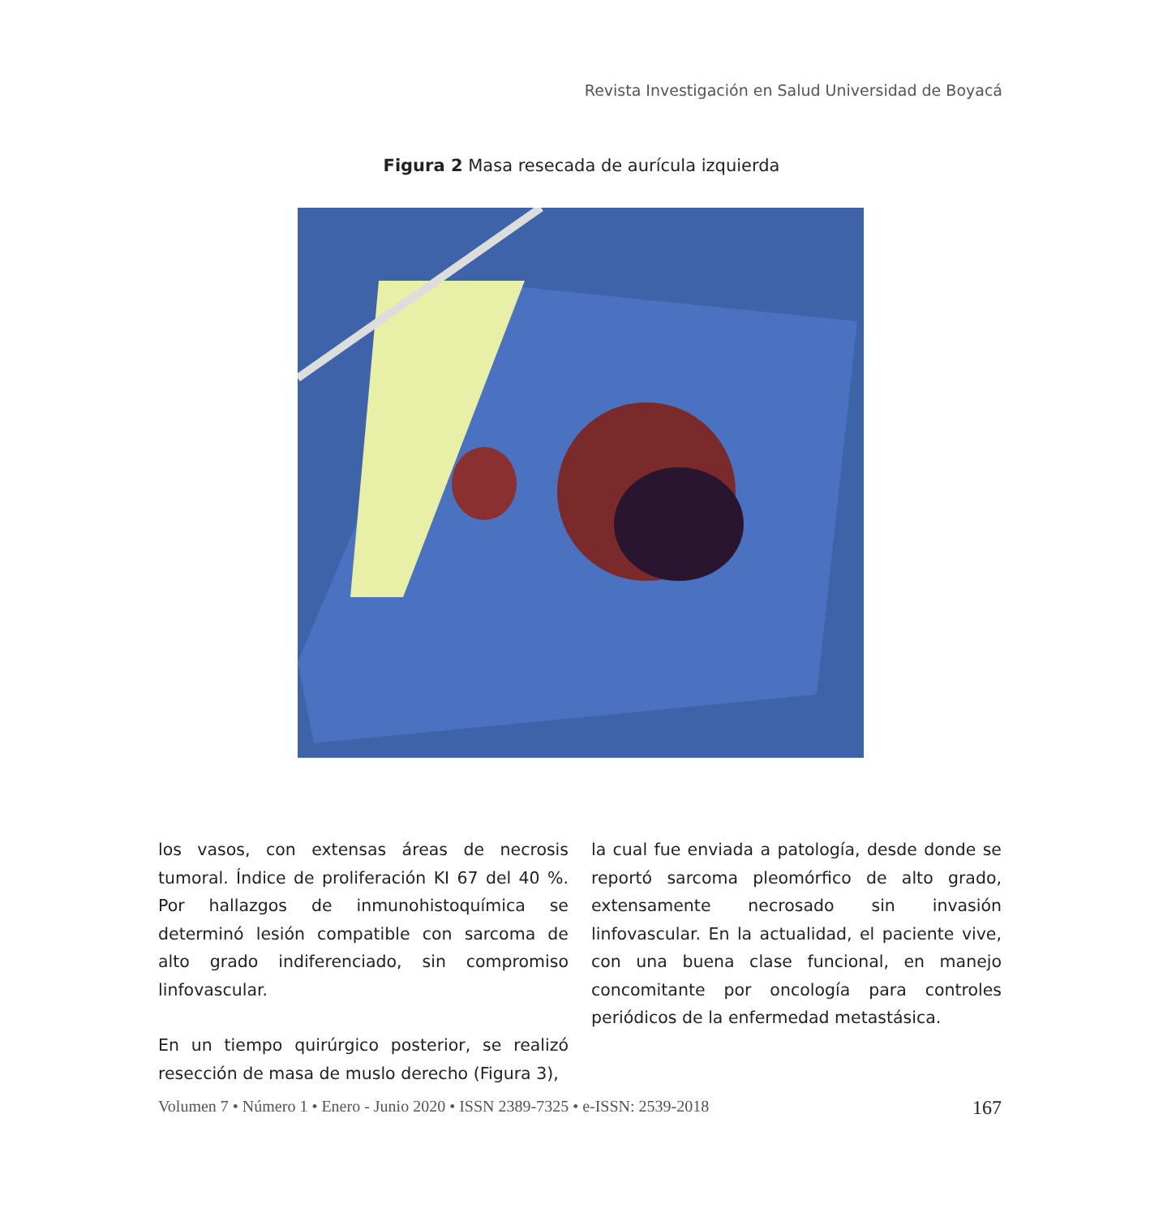Revista Investigación en Salud Universidad de Boyacá
Figura 2 Masa resecada de aurícula izquierda
los vasos, con extensas áreas de necrosis tumoral. Índice de proliferación KI 67 del 40 %. Por hallazgos de inmunohistoquímica se determinó lesión compatible con sarcoma de alto grado indiferenciado, sin compromiso linfovascular.
En un tiempo quirúrgico posterior, se realizó resección de masa de muslo derecho (Figura 3),
la cual fue enviada a patología, desde donde se reportó sarcoma pleomórfico de alto grado, extensamente necrosado sin invasión linfovascular. En la actualidad, el paciente vive, con una buena clase funcional, en manejo concomitante por oncología para controles periódicos de la enfermedad metastásica.
Volumen 7 • Número 1 • Enero - Junio 2020 • ISSN 2389-7325 • e-ISSN: 2539-2018 167